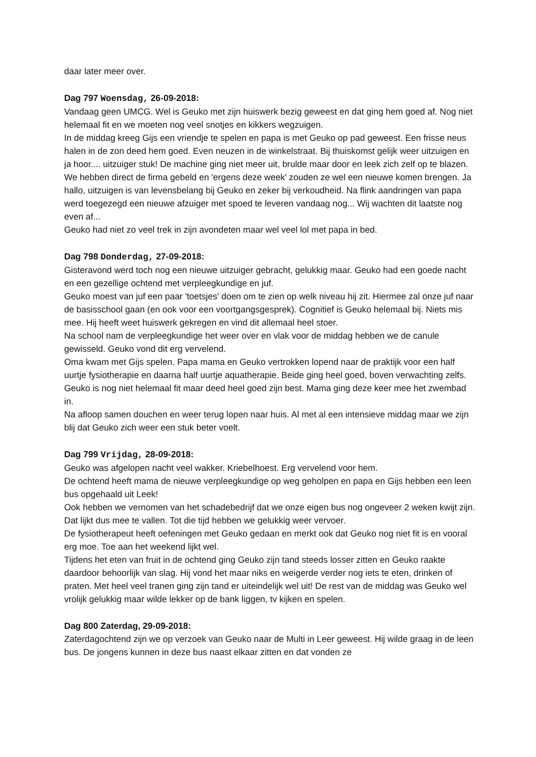daar later meer over.
Dag 797 Woensdag, 26-09-2018:
Vandaag geen UMCG. Wel is Geuko met zijn huiswerk bezig geweest en dat ging hem goed af. Nog niet helemaal fit en we moeten nog veel snotjes en kikkers wegzuigen.
In de middag kreeg Gijs een vriendje te spelen en papa is met Geuko op pad geweest. Een frisse neus halen in de zon deed hem goed. Even neuzen in de winkelstraat. Bij thuiskomst gelijk weer uitzuigen en ja hoor.... uitzuiger stuk! De machine ging niet meer uit, brulde maar door en leek zich zelf op te blazen. We hebben direct de firma gebeld en 'ergens deze week' zouden ze wel een nieuwe komen brengen. Ja hallo, uitzuigen is van levensbelang bij Geuko en zeker bij verkoudheid. Na flink aandringen van papa werd toegezegd een nieuwe afzuiger met spoed te leveren vandaag nog... Wij wachten dit laatste nog even af...
Geuko had niet zo veel trek in zijn avondeten maar wel veel lol met papa in bed.
Dag 798 Donderdag, 27-09-2018:
Gisteravond werd toch nog een nieuwe uitzuiger gebracht, gelukkig maar. Geuko had een goede nacht en een gezellige ochtend met verpleegkundige en juf.
Geuko moest van juf een paar 'toetsjes' doen om te zien op welk niveau hij zit. Hiermee zal onze juf naar de basisschool gaan (en ook voor een voortgangsgesprek). Cognitief is Geuko helemaal bij. Niets mis mee. Hij heeft weet huiswerk gekregen en vind dit allemaal heel stoer.
Na school nam de verpleegkundige het weer over en vlak voor de middag hebben we de canule gewisseld. Geuko vond dit erg vervelend.
Oma kwam met Gijs spelen. Papa mama en Geuko vertrokken lopend naar de praktijk voor een half uurtje fysiotherapie en daarna half uurtje aquatherapie. Beide ging heel goed, boven verwachting zelfs. Geuko is nog niet helemaal fit maar deed heel goed zijn best. Mama ging deze keer mee het zwembad in.
Na afloop samen douchen en weer terug lopen naar huis. Al met al een intensieve middag maar we zijn blij dat Geuko zich weer een stuk beter voelt.
Dag 799 Vrijdag, 28-09-2018:
Geuko was afgelopen nacht veel wakker. Kriebelhoest. Erg vervelend voor hem.
De ochtend heeft mama de nieuwe verpleegkundige op weg geholpen en papa en Gijs hebben een leen bus opgehaald uit Leek!
Ook hebben we vernomen van het schadebedrijf dat we onze eigen bus nog ongeveer 2 weken kwijt zijn. Dat lijkt dus mee te vallen. Tot die tijd hebben we gelukkig weer vervoer.
De fysiotherapeut heeft oefeningen met Geuko gedaan en merkt ook dat Geuko nog niet fit is en vooral erg moe. Toe aan het weekend lijkt wel.
Tijdens het eten van fruit in de ochtend ging Geuko zijn tand steeds losser zitten en Geuko raakte daardoor behoorlijk van slag. Hij vond het maar niks en weigerde verder nog iets te eten, drinken of praten. Met heel veel tranen ging zijn tand er uiteindelijk wel uit! De rest van de middag was Geuko wel vrolijk gelukkig maar wilde lekker op de bank liggen, tv kijken en spelen.
Dag 800 Zaterdag, 29-09-2018:
Zaterdagochtend zijn we op verzoek van Geuko naar de Multi in Leer geweest. Hij wilde graag in de leen bus. De jongens kunnen in deze bus naast elkaar zitten en dat vonden ze